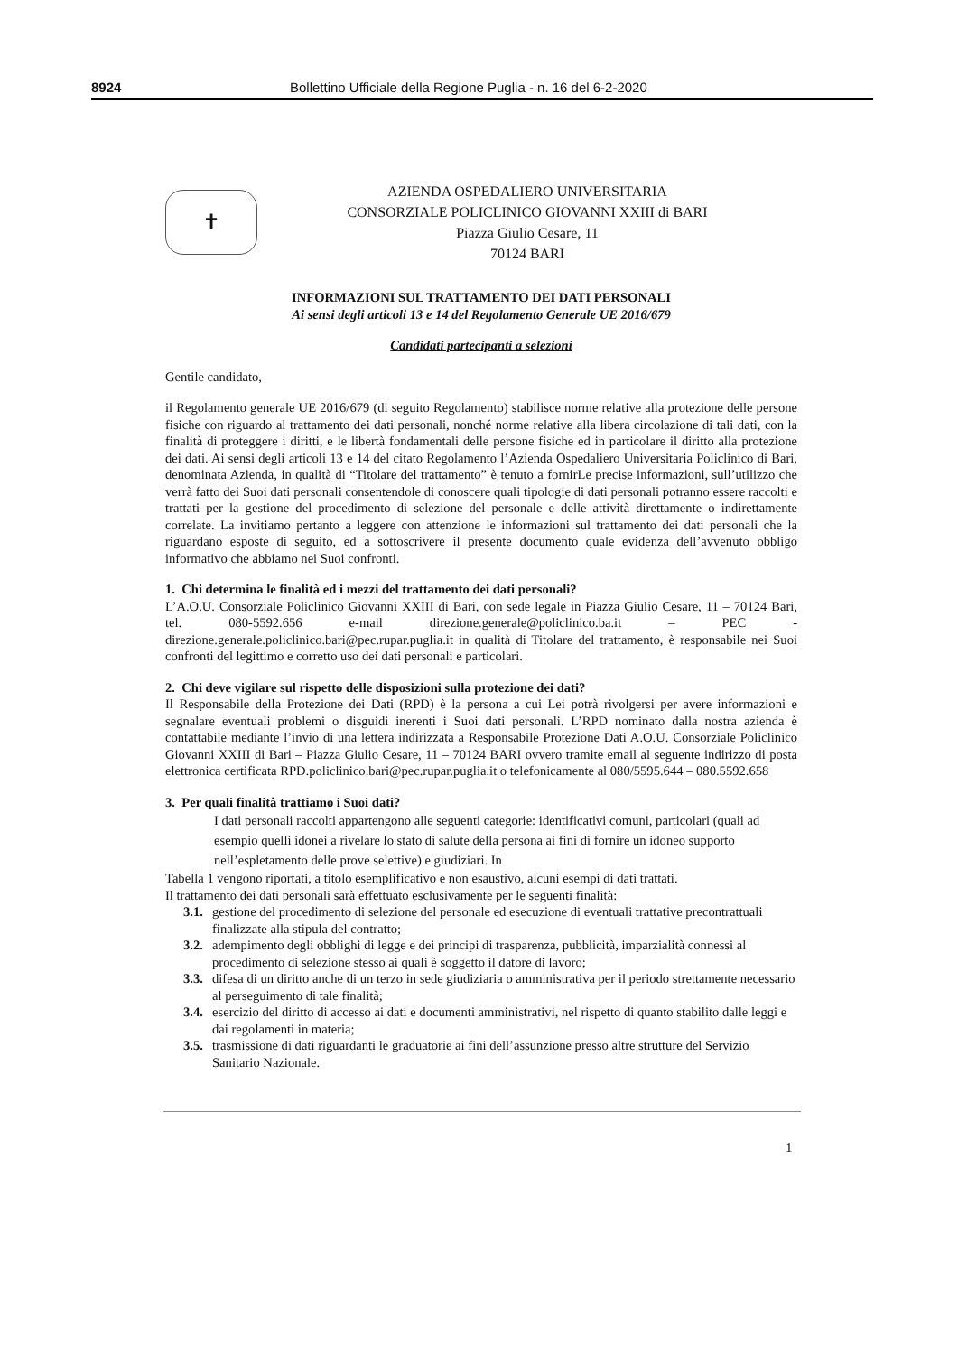8924 Bollettino Ufficiale della Regione Puglia - n. 16 del 6-2-2020
✝
AZIENDA OSPEDALIERO UNIVERSITARIA
CONSORZIALE POLICLINICO GIOVANNI XXIII di BARI
Piazza Giulio Cesare, 11
70124 BARI
INFORMAZIONI SUL TRATTAMENTO DEI DATI PERSONALI
Ai sensi degli articoli 13 e 14 del Regolamento Generale UE 2016/679
Candidati partecipanti a selezioni
Gentile candidato,
il Regolamento generale UE 2016/679 (di seguito Regolamento) stabilisce norme relative alla protezione delle persone fisiche con riguardo al trattamento dei dati personali, nonché norme relative alla libera circolazione di tali dati, con la finalità di proteggere i diritti, e le libertà fondamentali delle persone fisiche ed in particolare il diritto alla protezione dei dati. Ai sensi degli articoli 13 e 14 del citato Regolamento l’Azienda Ospedaliero Universitaria Policlinico di Bari, denominata Azienda, in qualità di “Titolare del trattamento” è tenuto a fornirLe precise informazioni, sull’utilizzo che verrà fatto dei Suoi dati personali consentendole di conoscere quali tipologie di dati personali potranno essere raccolti e trattati per la gestione del procedimento di selezione del personale e delle attività direttamente o indirettamente correlate. La invitiamo pertanto a leggere con attenzione le informazioni sul trattamento dei dati personali che la riguardano esposte di seguito, ed a sottoscrivere il presente documento quale evidenza dell’avvenuto obbligo informativo che abbiamo nei Suoi confronti.
1. Chi determina le finalità ed i mezzi del trattamento dei dati personali?
L’A.O.U. Consorziale Policlinico Giovanni XXIII di Bari, con sede legale in Piazza Giulio Cesare, 11 – 70124 Bari, tel. 080-5592.656 e-mail direzione.generale@policlinico.ba.it – PEC - direzione.generale.policlinico.bari@pec.rupar.puglia.it in qualità di Titolare del trattamento, è responsabile nei Suoi confronti del legittimo e corretto uso dei dati personali e particolari.
2. Chi deve vigilare sul rispetto delle disposizioni sulla protezione dei dati?
Il Responsabile della Protezione dei Dati (RPD) è la persona a cui Lei potrà rivolgersi per avere informazioni e segnalare eventuali problemi o disguidi inerenti i Suoi dati personali. L’RPD nominato dalla nostra azienda è contattabile mediante l’invio di una lettera indirizzata a Responsabile Protezione Dati A.O.U. Consorziale Policlinico Giovanni XXIII di Bari – Piazza Giulio Cesare, 11 – 70124 BARI ovvero tramite email al seguente indirizzo di posta elettronica certificata RPD.policlinico.bari@pec.rupar.puglia.it o telefonicamente al 080/5595.644 – 080.5592.658
3. Per quali finalità trattiamo i Suoi dati?
I dati personali raccolti appartengono alle seguenti categorie: identificativi comuni, particolari (quali ad esempio quelli idonei a rivelare lo stato di salute della persona ai fini di fornire un idoneo supporto nell’espletamento delle prove selettive) e giudiziari. In
Tabella 1 vengono riportati, a titolo esemplificativo e non esaustivo, alcuni esempi di dati trattati.
Il trattamento dei dati personali sarà effettuato esclusivamente per le seguenti finalità:
3.1. gestione del procedimento di selezione del personale ed esecuzione di eventuali trattative precontrattuali finalizzate alla stipula del contratto;
3.2. adempimento degli obblighi di legge e dei principi di trasparenza, pubblicità, imparzialità connessi al procedimento di selezione stesso ai quali è soggetto il datore di lavoro;
3.3. difesa di un diritto anche di un terzo in sede giudiziaria o amministrativa per il periodo strettamente necessario al perseguimento di tale finalità;
3.4. esercizio del diritto di accesso ai dati e documenti amministrativi, nel rispetto di quanto stabilito dalle leggi e dai regolamenti in materia;
3.5. trasmissione di dati riguardanti le graduatorie ai fini dell’assunzione presso altre strutture del Servizio Sanitario Nazionale.
1